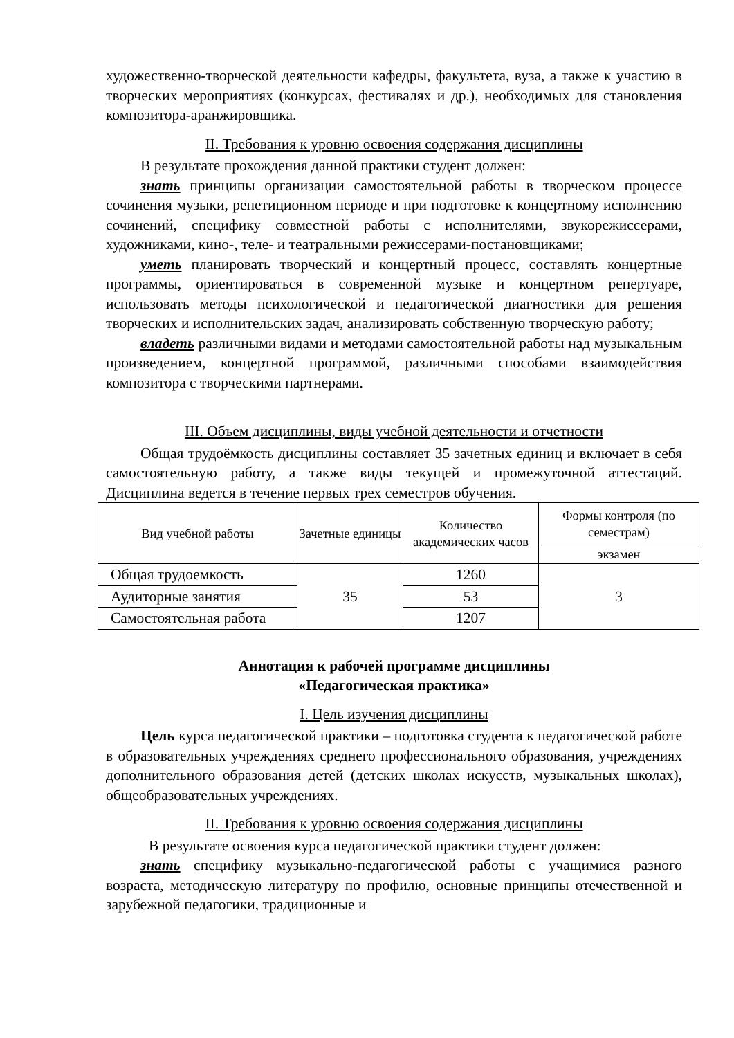художественно-творческой деятельности кафедры, факультета, вуза, а также к участию в творческих мероприятиях (конкурсах, фестивалях и др.), необходимых для становления композитора-аранжировщика.
II. Требования к уровню освоения содержания дисциплины
В результате прохождения данной практики студент должен:
знать принципы организации самостоятельной работы в творческом процессе сочинения музыки, репетиционном периоде и при подготовке к концертному исполнению сочинений, специфику совместной работы с исполнителями, звукорежиссерами, художниками, кино-, теле- и театральными режиссерами-постановщиками;
уметь планировать творческий и концертный процесс, составлять концертные программы, ориентироваться в современной музыке и концертном репертуаре, использовать методы психологической и педагогической диагностики для решения творческих и исполнительских задач, анализировать собственную творческую работу;
владеть различными видами и методами самостоятельной работы над музыкальным произведением, концертной программой, различными способами взаимодействия композитора с творческими партнерами.
III. Объем дисциплины, виды учебной деятельности и отчетности
Общая трудоёмкость дисциплины составляет 35 зачетных единиц и включает в себя самостоятельную работу, а также виды текущей и промежуточной аттестаций. Дисциплина ведется в течение первых трех семестров обучения.
| Вид учебной работы | Зачетные единицы | Количество академических часов | Формы контроля (по семестрам) |
| --- | --- | --- | --- |
| | | | экзамен |
| Общая трудоемкость | 35 | 1260 | 3 |
| Аудиторные занятия | | 53 | |
| Самостоятельная работа | | 1207 | |
Аннотация к рабочей программе дисциплины
«Педагогическая практика»
I. Цель изучения дисциплины
Цель курса педагогической практики – подготовка студента к педагогической работе в образовательных учреждениях среднего профессионального образования, учреждениях дополнительного образования детей (детских школах искусств, музыкальных школах), общеобразовательных учреждениях.
II. Требования к уровню освоения содержания дисциплины
В результате освоения курса педагогической практики студент должен:
знать специфику музыкально-педагогической работы с учащимися разного возраста, методическую литературу по профилю, основные принципы отечественной и зарубежной педагогики, традиционные и